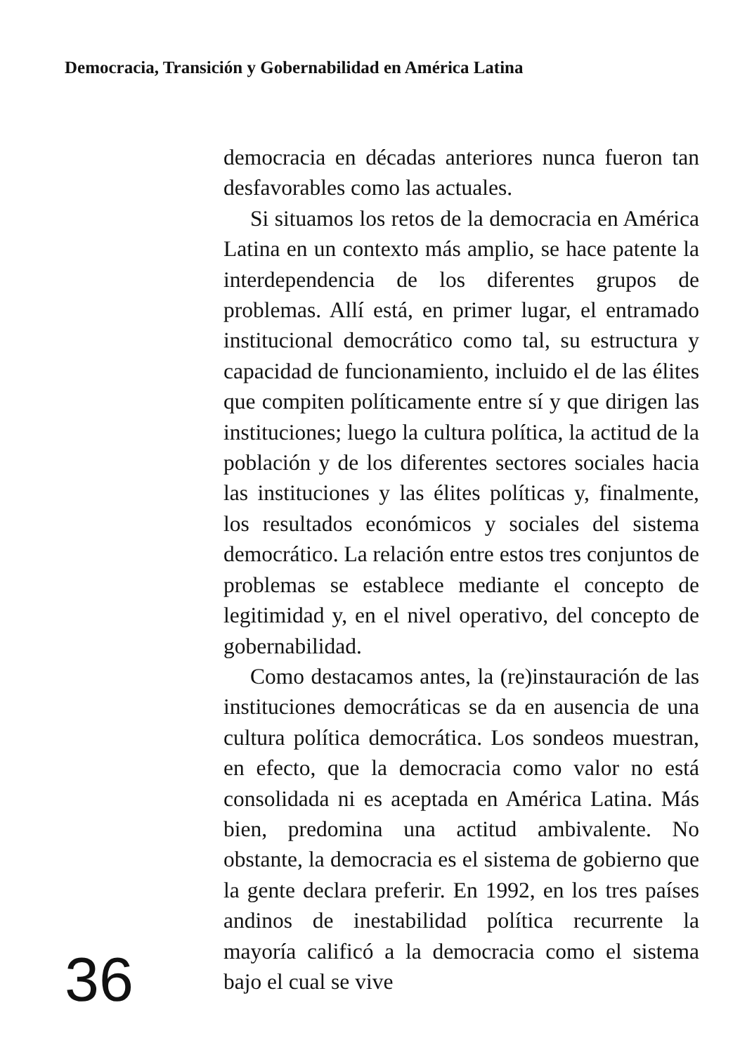Democracia, Transición y Gobernabilidad en América Latina
36
democracia en décadas anteriores nunca fueron tan desfavorables como las actuales.
Si situamos los retos de la democracia en América Latina en un contexto más amplio, se hace patente la interdependencia de los diferentes grupos de problemas. Allí está, en primer lugar, el entramado institucional democrático como tal, su estructura y capacidad de funcionamiento, incluido el de las élites que compiten políticamente entre sí y que dirigen las instituciones; luego la cultura política, la actitud de la población y de los diferentes sectores sociales hacia las instituciones y las élites políticas y, finalmente, los resultados económicos y sociales del sistema democrático. La relación entre estos tres conjuntos de problemas se establece mediante el concepto de legitimidad y, en el nivel operativo, del concepto de gobernabilidad.
Como destacamos antes, la (re)instauración de las instituciones democráticas se da en ausencia de una cultura política democrática. Los sondeos muestran, en efecto, que la democracia como valor no está consolidada ni es aceptada en América Latina. Más bien, predomina una actitud ambivalente. No obstante, la democracia es el sistema de gobierno que la gente declara preferir. En 1992, en los tres países andinos de inestabilidad política recurrente la mayoría calificó a la democracia como el sistema bajo el cual se vive